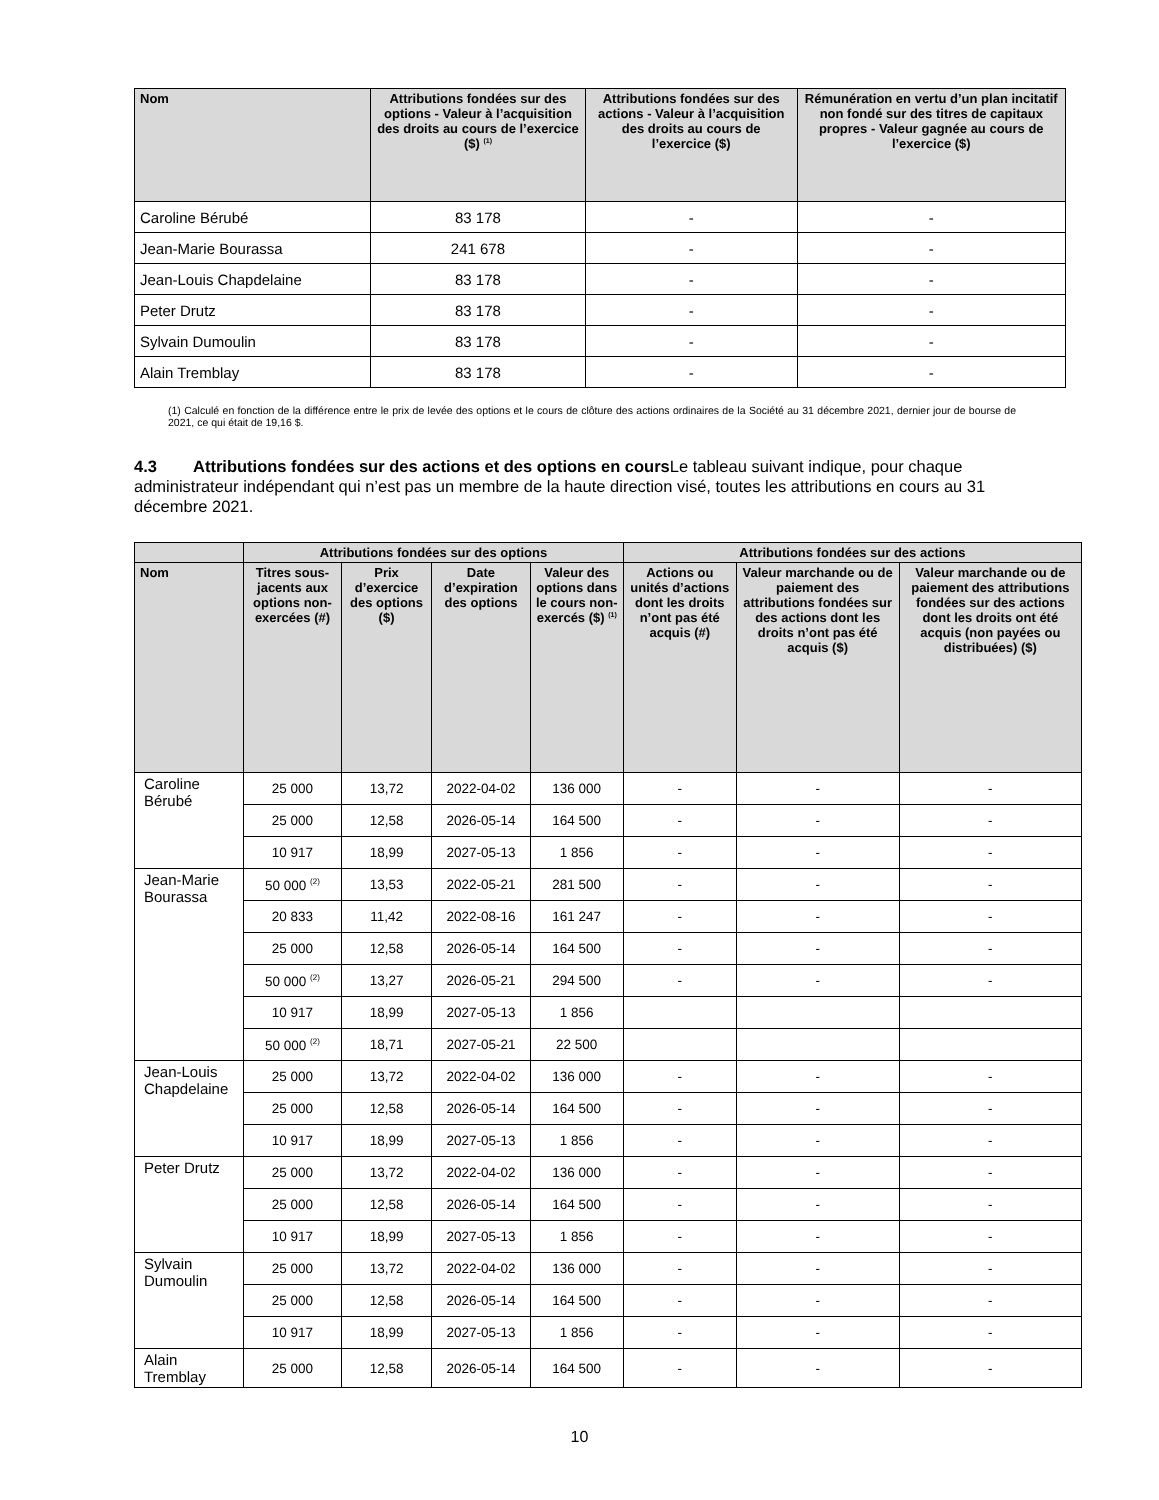| Nom | Attributions fondées sur des options - Valeur à l’acquisition des droits au cours de l’exercice ($) <sup>(1)</sup> | Attributions fondées sur des actions - Valeur à l’acquisition des droits au cours de l’exercice ($) | Rémunération en vertu d’un plan incitatif non fondé sur des titres de capitaux propres - Valeur gagnée au cours de l’exercice ($) |
| --- | --- | --- | --- |
| Caroline Bérubé | 83 178 | - | - |
| Jean-Marie Bourassa | 241 678 | - | - |
| Jean-Louis Chapdelaine | 83 178 | - | - |
| Peter Drutz | 83 178 | - | - |
| Sylvain Dumoulin | 83 178 | - | - |
| Alain Tremblay | 83 178 | - | - |
(1) Calculé en fonction de la différence entre le prix de levée des options et le cours de clôture des actions ordinaires de la Société au 31 décembre 2021, dernier jour de bourse de 2021, ce qui était de 19,16 $.
4.3 Attributions fondées sur des actions et des options en cours Le tableau suivant indique, pour chaque administrateur indépendant qui n’est pas un membre de la haute direction visé, toutes les attributions en cours au 31 décembre 2021.
| | Attributions fondées sur des options | | | | Attributions fondées sur des actions | | |
| --- | --- | --- | --- | --- | --- | --- | --- |
| Nom | Titres sous-jacents aux options non-exercées (#) | Prix d’exercice des options ($) | Date d’expiration des options | Valeur des options dans le cours non-exercés ($) <sup>(1)</sup> | Actions ou unités d’actions dont les droits n’ont pas été acquis (#) | Valeur marchande ou de paiement des attributions fondées sur des actions dont les droits n’ont pas été acquis ($) | Valeur marchande ou de paiement des attributions fondées sur des actions dont les droits ont été acquis (non payées ou distribuées) ($) |
| Caroline Bérubé | 25 000 | 13,72 | 2022-04-02 | 136 000 | - | - | - |
| | 25 000 | 12,58 | 2026-05-14 | 164 500 | - | - | - |
| | 10 917 | 18,99 | 2027-05-13 | 1 856 | - | - | - |
| Jean-Marie Bourassa | 50 000 <sup>(2)</sup> | 13,53 | 2022-05-21 | 281 500 | - | - | - |
| | 20 833 | 11,42 | 2022-08-16 | 161 247 | - | - | - |
| | 25 000 | 12,58 | 2026-05-14 | 164 500 | - | - | - |
| | 50 000 <sup>(2)</sup> | 13,27 | 2026-05-21 | 294 500 | - | - | - |
| | 10 917 | 18,99 | 2027-05-13 | 1 856 | | | |
| | 50 000 <sup>(2)</sup> | 18,71 | 2027-05-21 | 22 500 | | | |
| Jean-Louis Chapdelaine | 25 000 | 13,72 | 2022-04-02 | 136 000 | - | - | - |
| | 25 000 | 12,58 | 2026-05-14 | 164 500 | - | - | - |
| | 10 917 | 18,99 | 2027-05-13 | 1 856 | - | - | - |
| Peter Drutz | 25 000 | 13,72 | 2022-04-02 | 136 000 | - | - | - |
| | 25 000 | 12,58 | 2026-05-14 | 164 500 | - | - | - |
| | 10 917 | 18,99 | 2027-05-13 | 1 856 | - | - | - |
| Sylvain Dumoulin | 25 000 | 13,72 | 2022-04-02 | 136 000 | - | - | - |
| | 25 000 | 12,58 | 2026-05-14 | 164 500 | - | - | - |
| | 10 917 | 18,99 | 2027-05-13 | 1 856 | - | - | - |
| Alain Tremblay | 25 000 | 12,58 | 2026-05-14 | 164 500 | - | - | - |
10